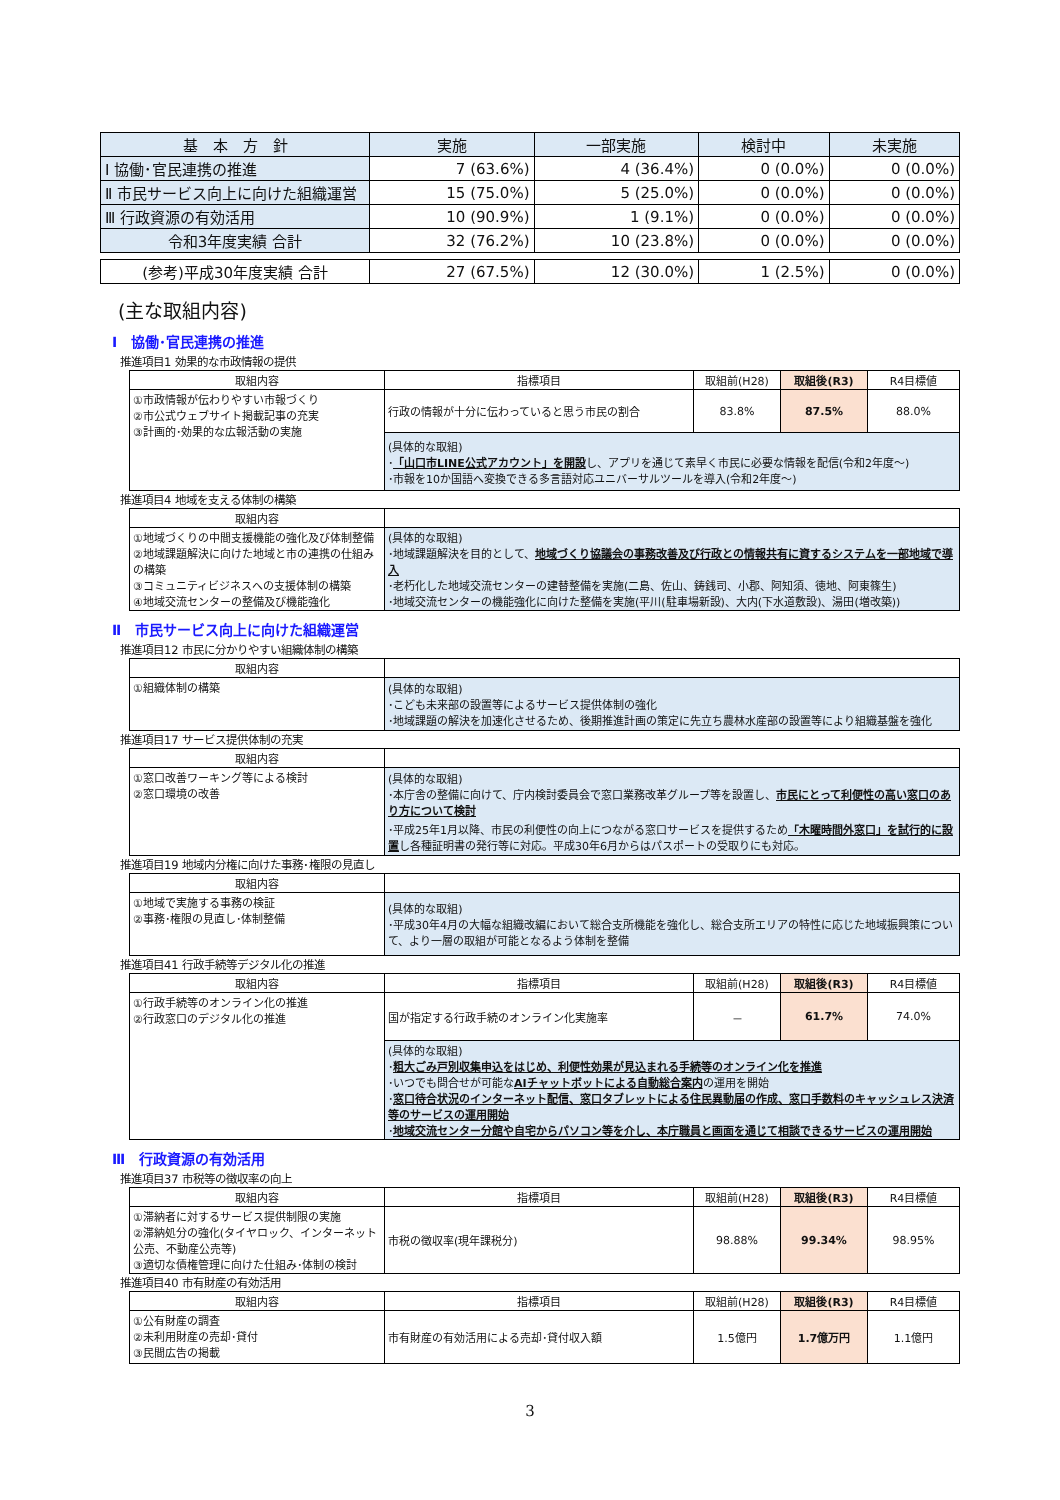| 基 本 方 針 | 実施 | 一部実施 | 検討中 | 未実施 |
| --- | --- | --- | --- | --- |
| Ⅰ 協働･官民連携の推進 | 7 (63.6%) | 4 (36.4%) | 0 (0.0%) | 0 (0.0%) |
| Ⅱ 市民サービス向上に向けた組織運営 | 15 (75.0%) | 5 (25.0%) | 0 (0.0%) | 0 (0.0%) |
| Ⅲ 行政資源の有効活用 | 10 (90.9%) | 1 (9.1%) | 0 (0.0%) | 0 (0.0%) |
| 令和3年度実績 合計 | 32 (76.2%) | 10 (23.8%) | 0 (0.0%) | 0 (0.0%) |
| (参考)平成30年度実績 合計 | 27 (67.5%) | 12 (30.0%) | 1 (2.5%) | 0 (0.0%) |
(主な取組内容)
Ⅰ　協働･官民連携の推進
推進項目1 効果的な市政情報の提供
| 取組内容 | 指標項目 | 取組前(H28) | 取組後(R3) | R4目標値 |
| --- | --- | --- | --- | --- |
| ①市政情報が伝わりやすい市報づくり ②市公式ウェブサイト掲載記事の充実 ③計画的･効果的な広報活動の実施 | 行政の情報が十分に伝わっていると思う市民の割合 | 83.8% | 87.5% | 88.0% |
| | (具体的な取組) ･ 「山口市LINE公式アカウント」を開設 し、アプリを通じて素早く市民に必要な情報を配信(令和2年度～) ･市報を10か国語へ変換できる多言語対応ユニバーサルツールを導入(令和2年度～) | | | |
推進項目4 地域を支える体制の構築
| 取組内容 | |
| ①地域づくりの中間支援機能の強化及び体制整備 ②地域課題解決に向けた地域と市の連携の仕組みの構築 ③コミュニティビジネスへの支援体制の構築 ④地域交流センターの整備及び機能強化 | (具体的な取組) ･地域課題解決を目的として、 地域づくり協議会の事務改善及び行政との情報共有に資するシステムを一部地域で導入 ･老朽化した地域交流センターの建替整備を実施(二島、佐山、鋳銭司、小郡、阿知須、徳地、阿東篠生) ･地域交流センターの機能強化に向けた整備を実施(平川(駐車場新設)、大内(下水道敷設)、湯田(増改築)) |
Ⅱ　市民サービス向上に向けた組織運営
推進項目12 市民に分かりやすい組織体制の構築
| 取組内容 | |
| ①組織体制の構築 | (具体的な取組) ･こども未来部の設置等によるサービス提供体制の強化 ･地域課題の解決を加速化させるため、後期推進計画の策定に先立ち農林水産部の設置等により組織基盤を強化 |
推進項目17 サービス提供体制の充実
| 取組内容 | |
| ①窓口改善ワーキング等による検討 ②窓口環境の改善 | (具体的な取組) ･本庁舎の整備に向けて、庁内検討委員会で窓口業務改革グループ等を設置し、 市民にとって利便性の高い窓口のあり方について検討 ･平成25年1月以降、市民の利便性の向上につながる窓口サービスを提供するため 「木曜時間外窓口」を試行的に設置 し各種証明書の発行等に対応。平成30年6月からはパスポートの受取りにも対応。 |
推進項目19 地域内分権に向けた事務･権限の見直し
| 取組内容 | |
| ①地域で実施する事務の検証 ②事務･権限の見直し･体制整備 | (具体的な取組) ･平成30年4月の大幅な組織改編において総合支所機能を強化し、総合支所エリアの特性に応じた地域振興策について、より一層の取組が可能となるよう体制を整備 |
推進項目41 行政手続等デジタル化の推進
| 取組内容 | 指標項目 | 取組前(H28) | 取組後(R3) | R4目標値 |
| --- | --- | --- | --- | --- |
| ①行政手続等のオンライン化の推進 ②行政窓口のデジタル化の推進 | 国が指定する行政手続のオンライン化実施率 | － | 61.7% | 74.0% |
| | (具体的な取組) ･ 粗大ごみ戸別収集申込をはじめ、利便性効果が見込まれる手続等のオンライン化を推進 ･いつでも問合せが可能な AIチャットボットによる自動総合案内 の運用を開始 ･ 窓口待合状況のインターネット配信、窓口タブレットによる住民異動届の作成、窓口手数料のキャッシュレス決済等のサービスの運用開始 ･ 地域交流センター分館や自宅からパソコン等を介し、本庁職員と画面を通じて相談できるサービスの運用開始 | | | |
Ⅲ　行政資源の有効活用
推進項目37 市税等の徴収率の向上
| 取組内容 | 指標項目 | 取組前(H28) | 取組後(R3) | R4目標値 |
| --- | --- | --- | --- | --- |
| ①滞納者に対するサービス提供制限の実施 ②滞納処分の強化(タイヤロック、インターネット公売、不動産公売等) ③適切な債権管理に向けた仕組み･体制の検討 | 市税の徴収率(現年課税分) | 98.88% | 99.34% | 98.95% |
推進項目40 市有財産の有効活用
| 取組内容 | 指標項目 | 取組前(H28) | 取組後(R3) | R4目標値 |
| --- | --- | --- | --- | --- |
| ①公有財産の調査 ②未利用財産の売却･貸付 ③民間広告の掲載 | 市有財産の有効活用による売却･貸付収入額 | 1.5億円 | 1.7億万円 | 1.1億円 |
3